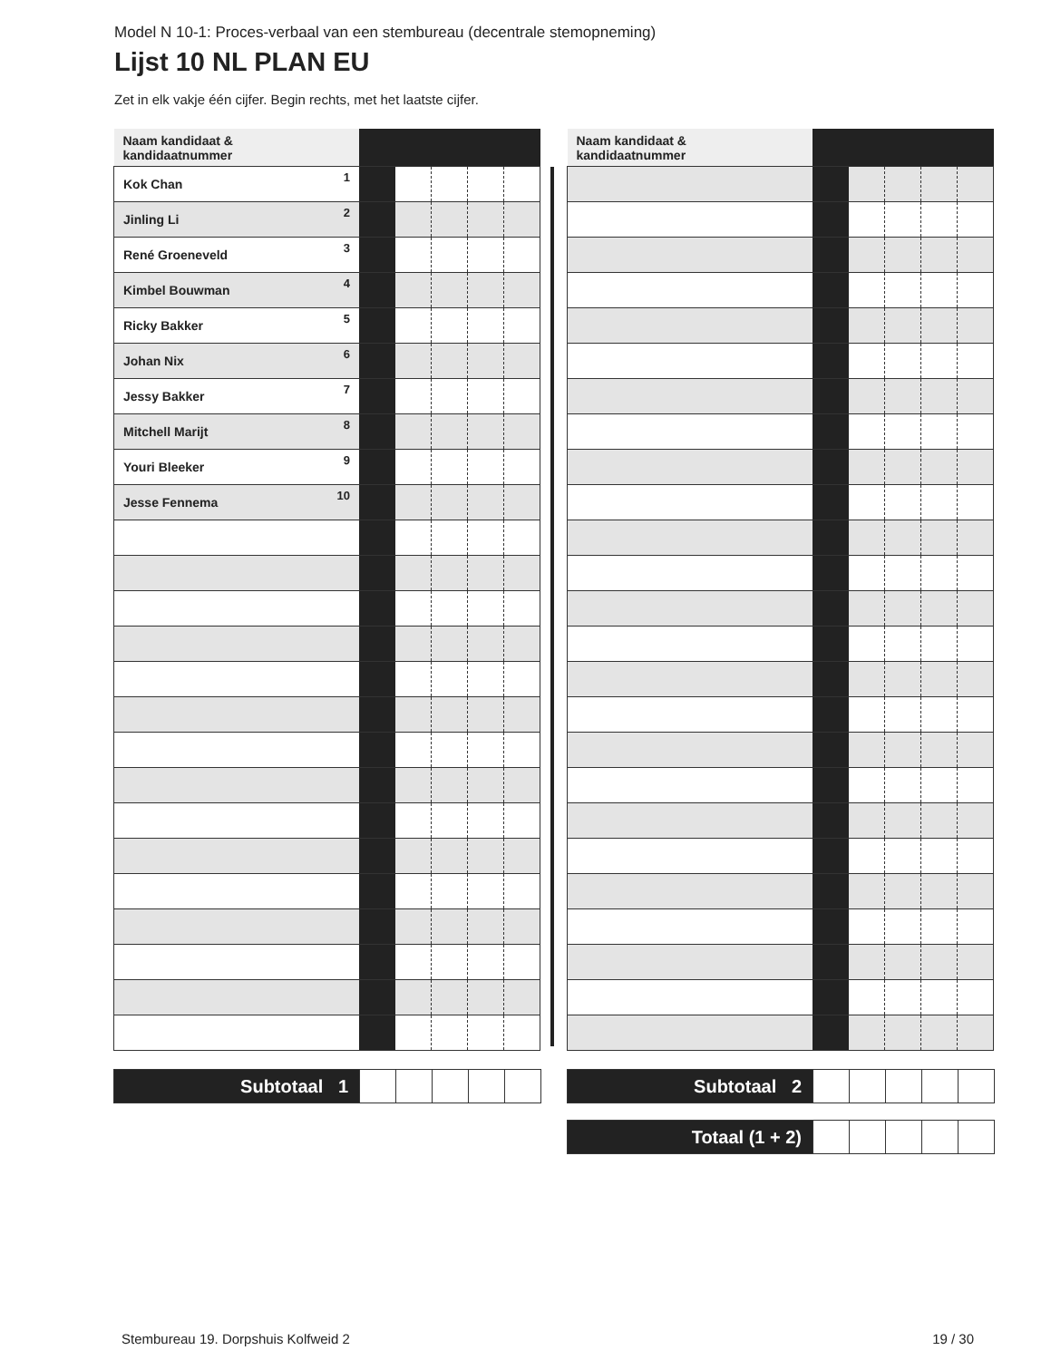Model N 10-1: Proces-verbaal van een stembureau (decentrale stemopneming)
Lijst 10 NL PLAN EU
Zet in elk vakje één cijfer. Begin rechts, met het laatste cijfer.
| Naam kandidaat & kandidaatnummer | | | | | |
| Kok Chan<sup>1</sup> | | | | | |
| Jinling Li<sup>2</sup> | | | | | |
| René Groeneveld<sup>3</sup> | | | | | |
| Kimbel Bouwman<sup>4</sup> | | | | | |
| Ricky Bakker<sup>5</sup> | | | | | |
| Johan Nix<sup>6</sup> | | | | | |
| Jessy Bakker<sup>7</sup> | | | | | |
| Mitchell Marijt<sup>8</sup> | | | | | |
| Youri Bleeker<sup>9</sup> | | | | | |
| Jesse Fennema<sup>10</sup> | | | | | |
| Subtotaal 1 | | | | | |
| Naam kandidaat & kandidaatnummer | | | | | |
| Subtotaal 2 | | | | | |
| Totaal (1 + 2) | | | | | |
Stembureau 19. Dorpshuis Kolfweid 2 19 / 30